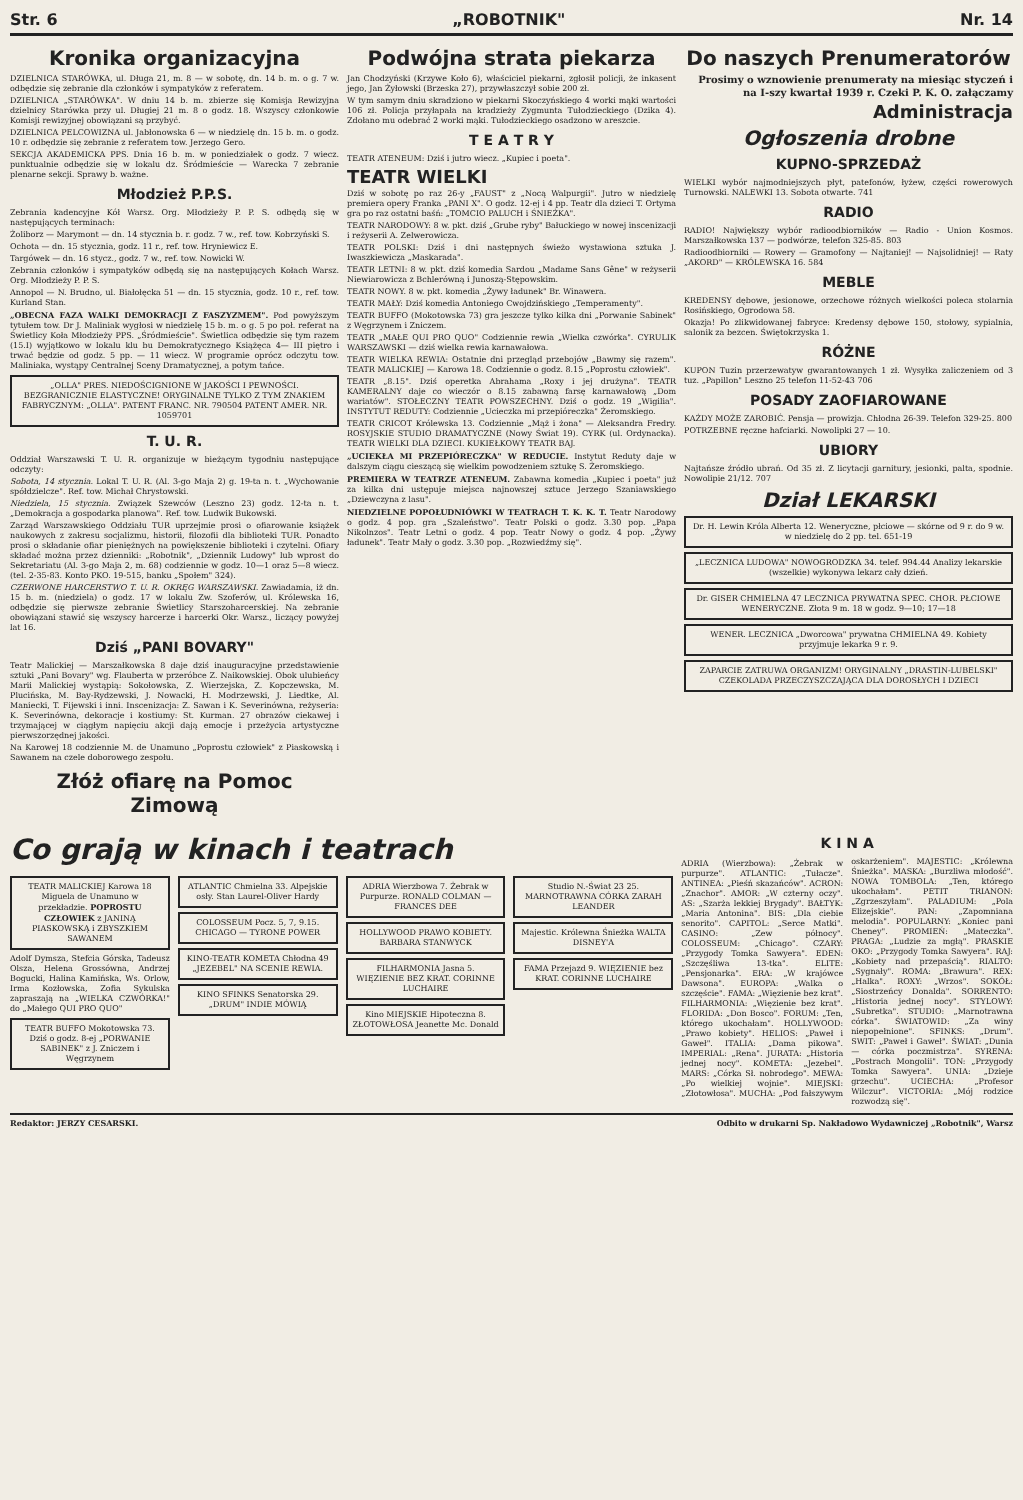Str. 6 „ROBOTNIK" Nr. 14
Kronika organizacyjna
DZIELNICA STARÓWKA, ul. Długa 21, m. 8 — w sobotę, dn. 14 b. m. o g. 7 w. odbędzie się zebranie dla członków i sympatyków z referatem.
DZIELNICA „STARÓWKA". W dniu 14 b. m. zbierze się Komisja Rewizyjna dzielnicy Starówka przy ul. Długiej 21 m. 8 o godz. 18. Wszyscy członkowie Komisji rewizyjnej obowiązani są przybyć.
DZIELNICA PELCOWIZNA ul. Jabłonowska 6 — w niedzielę dn. 15 b. m. o godz. 10 r. odbędzie się zebranie z referatem tow. Jerzego Gero.
SEKCJA AKADEMICKA PPS. Dnia 16 b. m. w poniedziałek o godz. 7 wiecz. punktualnie odbędzie się w lokalu dz. Śródmieście — Warecka 7 zebranie plenarne sekcji. Sprawy b. ważne.
Młodzież P.P.S.
Zebrania kadencyjne Kół Warsz. Org. Młodzieży P. P. S. odbędą się w następujących terminach:
Żoliborz — Marymont — dn. 14 stycznia b. r. godz. 7 w., ref. tow. Kobrzyński S.
Ochota — dn. 15 stycznia, godz. 11 r., ref. tow. Hryniewicz E.
Targówek — dn. 16 stycz., godz. 7 w., ref. tow. Nowicki W.
Zebrania członków i sympatyków odbędą się na następujących Kołach Warsz. Org. Młodzieży P. P. S.
Annopol — N. Brudno, ul. Białołęcka 51 — dn. 15 stycznia, godz. 10 r., ref. tow. Kurland Stan.
„OBECNA FAZA WALKI DEMOKRACJI Z FASZYZMEM". Pod powyższym tytułem tow. Dr J. Maliniak wygłosi w niedzielę 15 b. m. o g. 5 po poł. referat na Świetlicy Koła Młodzieży PPS. „Śródmieście". Świetlica odbędzie się tym razem (15.I) wyjątkowo w lokalu klu bu Demokratycznego Książęca 4— III piętro i trwać będzie od godz. 5 pp. — 11 wiecz. W programie oprócz odczytu tow. Maliniaka, wystąpy Centralnej Sceny Dramatycznej, a potym tańce.
„OLLA" PRES. NIEDOŚCIGNIONE W JAKOŚCI I PEWNOŚCI. BEZGRANICZNIE ELASTYCZNE! ORYGINALNE TYLKO Z TYM ZNAKIEM FABRYCZNYM: „OLLA". PATENT FRANC. NR. 790504 PATENT AMER. NR. 1059701
T. U. R.
Oddział Warszawski T. U. R. organizuje w bieżącym tygodniu następujące odczyty:
Sobota, 14 stycznia. Lokal T. U. R. (Al. 3-go Maja 2) g. 19-ta n. t. „Wychowanie spółdzielcze". Ref. tow. Michał Chrystowski.
Niedziela, 15 stycznia. Związek Szewców (Leszno 23) godz. 12-ta n. t. „Demokracja a gospodarka planowa". Ref. tow. Ludwik Bukowski.
Zarząd Warszawskiego Oddziału TUR uprzejmie prosi o ofiarowanie książek naukowych z zakresu socjalizmu, historii, filozofii dla biblioteki TUR. Ponadto prosi o składanie ofiar pieniężnych na powiększenie biblioteki i czytelni. Ofiary składać można przez dzienniki: „Robotnik", „Dziennik Ludowy" lub wprost do Sekretariatu (Al. 3-go Maja 2, m. 68) codziennie w godz. 10—1 oraz 5—8 wiecz. (tel. 2-35-83. Konto PKO. 19-515, banku „Społem" 324).
CZERWONE HARCERSTWO T. U. R. OKRĘG WARSZAWSKI. Zawiadamia, iż dn. 15 b. m. (niedziela) o godz. 17 w lokalu Zw. Szoferów, ul. Królewska 16, odbędzie się pierwsze zebranie Świetlicy Starszoharcerskiej. Na zebranie obowiązani stawić się wszyscy harcerze i harcerki Okr. Warsz., liczący powyżej lat 16.
Dziś „PANI BOVARY"
Teatr Malickiej — Marszałkowska 8 daje dziś inauguracyjne przedstawienie sztuki „Pani Bovary" wg. Flauberta w przeróbce Z. Naikowskiej. Obok ulubieńcy Marii Malickiej wystąpią: Sokołowska, Z. Wierzejska, Z. Kopczewska, M. Plucińska, M. Bay-Rydzewski, J. Nowacki, H. Modrzewski, J. Liedtke, Al. Maniecki, T. Fijewski i inni. Inscenizacja: Z. Sawan i K. Severinówna, reżyseria: K. Severinówna, dekoracje i kostiumy: St. Kurman. 27 obrazów ciekawej i trzymającej w ciągłym napięciu akcji dają emocje i przeżycia artystyczne pierwszorzędnej jakości.
Na Karowej 18 codziennie M. de Unamuno „Poprostu człowiek" z Piaskowską i Sawanem na czele doborowego zespołu.
Złóż ofiarę na Pomoc Zimową
Podwójna strata piekarza
Jan Chodzyński (Krzywe Koło 6), właściciel piekarni, zgłosił policji, że inkasent jego, Jan Żyłowski (Brzeska 27), przywłaszczył sobie 200 zł.
W tym samym dniu skradziono w piekarni Skoczyńskiego 4 worki mąki wartości 106 zł. Policja przyłapała na kradzieży Zygmunta Tułodzieckiego (Dzika 4). Zdołano mu odebrać 2 worki mąki. Tułodzieckiego osadzono w areszcie.
T E A T R Y
TEATR ATENEUM: Dziś i jutro wiecz. „Kupiec i poeta".
TEATR WIELKI
Dziś w sobotę po raz 26-y „FAUST" z „Nocą Walpurgii". Jutro w niedzielę premiera opery Franka „PANI X". O godz. 12-ej i 4 pp. Teatr dla dzieci T. Ortyma gra po raz ostatni baśń: „TOMCIO PALUCH i ŚNIEŻKA".
TEATR NARODOWY: 8 w. pkt. dziś „Grube ryby" Bałuckiego w nowej inscenizacji i reżyserii A. Zelwerowicza.
TEATR POLSKI: Dziś i dni następnych świeżo wystawiona sztuka J. Iwaszkiewicza „Maskarada".
TEATR LETNI: 8 w. pkt. dziś komedia Sardou „Madame Sans Gêne" w reżyserii Niewiarowicza z Bchlerówną i Junoszą-Stępowskim.
TEATR NOWY. 8 w. pkt. komedia „Żywy ładunek" Br. Winawera.
TEATR MAŁY: Dziś komedia Antoniego Cwojdzińskiego „Temperamenty".
TEATR BUFFO (Mokotowska 73) gra jeszcze tylko kilka dni „Porwanie Sabinek" z Węgrzynem i Zniczem.
TEATR „MAŁE QUI PRO QUO" Codziennie rewia „Wielka czwórka". CYRULIK WARSZAWSKI — dziś wielka rewia karnawałowa.
TEATR WIELKA REWIA: Ostatnie dni przegląd przebojów „Bawmy się razem". TEATR MALICKIEJ — Karowa 18. Codziennie o godz. 8.15 „Poprostu człowiek".
TEATR „8.15". Dziś operetka Abrahama „Roxy i jej drużyna". TEATR KAMERALNY daje co wieczór o 8.15 zabawną farsę karnawałową „Dom wariatów". STOŁECZNY TEATR POWSZECHNY. Dziś o godz. 19 „Wigilia". INSTYTUT REDUTY: Codziennie „Ucieczka mi przepióreczka" Żeromskiego.
TEATR CRICOT Królewska 13. Codziennie „Mąż i żona" — Aleksandra Fredry. ROSYJSKIE STUDIO DRAMATYCZNE (Nowy Świat 19). CYRK (ul. Ordynacka). TEATR WIELKI DLA DZIECI. KUKIEŁKOWY TEATR BAJ.
„UCIEKŁA MI PRZEPIÓRECZKA" W REDUCIE. Instytut Reduty daje w dalszym ciągu cieszącą się wielkim powodzeniem sztukę S. Żeromskiego.
PREMIERA W TEATRZE ATENEUM. Zabawna komedia „Kupiec i poeta" już za kilka dni ustępuje miejsca najnowszej sztuce Jerzego Szaniawskiego „Dziewczyna z lasu".
NIEDZIELNE POPOŁUDNIÓWKI W TEATRACH T. K. K. T. Teatr Narodowy o godz. 4 pop. gra „Szaleństwo". Teatr Polski o godz. 3.30 pop. „Papa Nikolnzos". Teatr Letni o godz. 4 pop. Teatr Nowy o godz. 4 pop. „Żywy ładunek". Teatr Mały o godz. 3.30 pop. „Rozwiedźmy się".
Do naszych Prenumeratorów
Prosimy o wznowienie prenumeraty na miesiąc styczeń i na I-szy kwartał 1939 r. Czeki P. K. O. załączamy
Administracja
Ogłoszenia drobne
KUPNO-SPRZEDAŻ
WIELKI wybór najmodniejszych płyt, patefonów, łyżew, części rowerowych Turnowski. NALEWKI 13. Sobota otwarte. 741
RADIO
RADIO! Największy wybór radioodbiorników — Radio - Union Kosmos. Marszałkowska 137 — podwórze, telefon 325-85. 803
Radioodbiorniki — Rowery — Gramofony — Najtaniej! — Najsolidniej! — Raty „AKORD" — KRÓLEWSKA 16. 584
MEBLE
KREDENSY dębowe, jesionowe, orzechowe różnych wielkości poleca stolarnia Rosińskiego, Ogrodowa 58.
Okazja! Po zlikwidowanej fabryce: Kredensy dębowe 150, stołowy, sypialnia, salonik za bezcen. Świętokrzyska 1.
RÓŻNE
KUPON Tuzin przerzewatyw gwarantowanych 1 zł. Wysyłka zaliczeniem od 3 tuz. „Papillon" Leszno 25 telefon 11-52-43 706
POSADY ZAOFIAROWANE
KAŻDY MOŻE ZAROBIĆ. Pensja — prowizja. Chłodna 26-39. Telefon 329-25. 800
POTRZEBNE ręczne hafciarki. Nowolipki 27 — 10.
UBIORY
Najtańsze źródło ubrań. Od 35 zł. Z licytacji garnitury, jesionki, palta, spodnie. Nowolipie 21/12. 707
Dział LEKARSKI
Dr. H. Lewin Króla Alberta 12. Weneryczne, płciowe — skórne od 9 r. do 9 w. w niedzielę do 2 pp. tel. 651-19
„LECZNICA LUDOWA" NOWOGRODZKA 34. telef. 994.44 Analizy lekarskie (wszelkie) wykonywa lekarz cały dzień.
Dr. GISER CHMIELNA 47 LECZNICA PRYWATNA SPEC. CHOR. PŁCIOWE WENERYCZNE. Złota 9 m. 18 w godz. 9—10; 17—18
WENER. LECZNICA „Dworcowa" prywatna CHMIELNA 49. Kobiety przyjmuje lekarka 9 r. 9.
ZAPARCIE ZATRUWA ORGANIZM! ORYGINALNY „DRASTIN-LUBELSKI" CZEKOLADA PRZECZYSZCZAJĄCA DLA DOROSŁYCH I DZIECI
Co grają w kinach i teatrach
TEATR MALICKIEJ Karowa 18 Miguela de Unamuno w przekładzie. POPROSTU CZŁOWIEK z JANINĄ PIASKOWSKĄ i ZBYSZKIEM SAWANEM
Adolf Dymsza, Stefcia Górska, Tadeusz Olsza, Helena Grossówna, Andrzej Bogucki, Halina Kamińska, Ws. Orlow, Irma Kozłowska, Zofia Sykulska zapraszają na „WIELKA CZWÓRKA!" do „Małego QUI PRO QUO"
TEATR BUFFO Mokotowska 73. Dziś o godz. 8-ej „PORWANIE SABINEK" z J. Zniczem i Węgrzynem
ATLANTIC Chmielna 33. Alpejskie osły. Stan Laurel-Oliver Hardy
COLOSSEUM Pocz. 5, 7, 9.15. CHICAGO — TYRONE POWER
KINO-TEATR KOMETA Chłodna 49 „JEZEBEL" NA SCENIE REWIA.
KINO SFINKS Senatorska 29. „DRUM" INDIE MÓWIĄ
ADRIA Wierzbowa 7. Żebrak w Purpurze. RONALD COLMAN — FRANCES DEE
HOLLYWOOD PRAWO KOBIETY. BARBARA STANWYCK
FILHARMONIA Jasna 5. WIĘZIENIE BEZ KRAT. CORINNE LUCHAIRE
Kino MIEJSKIE Hipoteczna 8. ZŁOTOWŁOSA Jeanette Mc. Donald
Studio N.-Świat 23 25. MARNOTRAWNA CÓRKA ZARAH LEANDER
Majestic. Królewna Śnieżka WALTA DISNEY'A
FAMA Przejazd 9. WIĘZIENIE bez KRAT. CORINNE LUCHAIRE
K I N A
ADRIA (Wierzbowa): „Żebrak w purpurze". ATLANTIC: „Tułacze". ANTINEA: „Pieśń skazańców". ACRON: „Znachor". AMOR: „W czterny oczy". AS: „Szarża lekkiej Brygady". BAŁTYK: „Maria Antonina". BIS: „Dla ciebie senorito". CAPITOL: „Serce Matki". CASINO: „Zew północy". COLOSSEUM: „Chicago". CZARY: „Przygody Tomka Sawyera". EDEN: „Szczęśliwa 13-tka". ELITE: „Pensjonarka". ERA: „W krajówce Dawsona". EUROPA: „Walka o szczęście". FAMA: „Więzienie bez krat". FILHARMONIA: „Więzienie bez krat". FLORIDA: „Don Bosco". FORUM: „Ten, którego ukochałam". HOLLYWOOD: „Prawo kobiety". HELIOS: „Paweł i Gaweł". ITALIA: „Dama pikowa". IMPERIAL: „Rena". JURATA: „Historia jednej nocy". KOMETA: „Jezebel". MARS: „Córka Sł. nobrodego". MEWA: „Po wielkiej wojnie". MIEJSKI: „Złotowłosa". MUCHA: „Pod fałszywym oskarżeniem". MAJESTIC: „Królewna Śnieżka". MASKA: „Burzliwa młodość". NOWA TOMBOLA: „Ten, którego ukochałam". PETIT TRIANON: „Zgrzeszyłam". PALADIUM: „Pola Elizejskie". PAN: „Zapomniana melodia". POPULARNY: „Koniec pani Cheney". PROMIEŃ: „Mateczka". PRAGA: „Ludzie za mgłą". PRASKIE OKO: „Przygody Tomka Sawyera". RAJ: „Kobiety nad przepaścią". RIALTO: „Sygnały". ROMA: „Brawura". REX: „Halka". ROXY: „Wrzos". SOKÓŁ: „Siostrzeńcy Donalda". SORRENTO: „Historia jednej nocy". STYLOWY: „Subretka". STUDIO: „Marnotrawna córka". ŚWIATOWID: „Za winy niepopełnione". SFINKS: „Drum". SWIT: „Paweł i Gaweł". ŚWIAT: „Dunia — córka poczmistrza". SYRENA: „Postrach Mongolii". TON: „Przygody Tomka Sawyera". UNIA: „Dzieje grzechu". UCIECHA: „Profesor Wilczur". VICTORIA: „Mój rodzice rozwodzą się".
Redaktor: JERZY CESARSKI. Odbito w drukarni Sp. Nakładowo Wydawniczej „Robotnik", Warsz